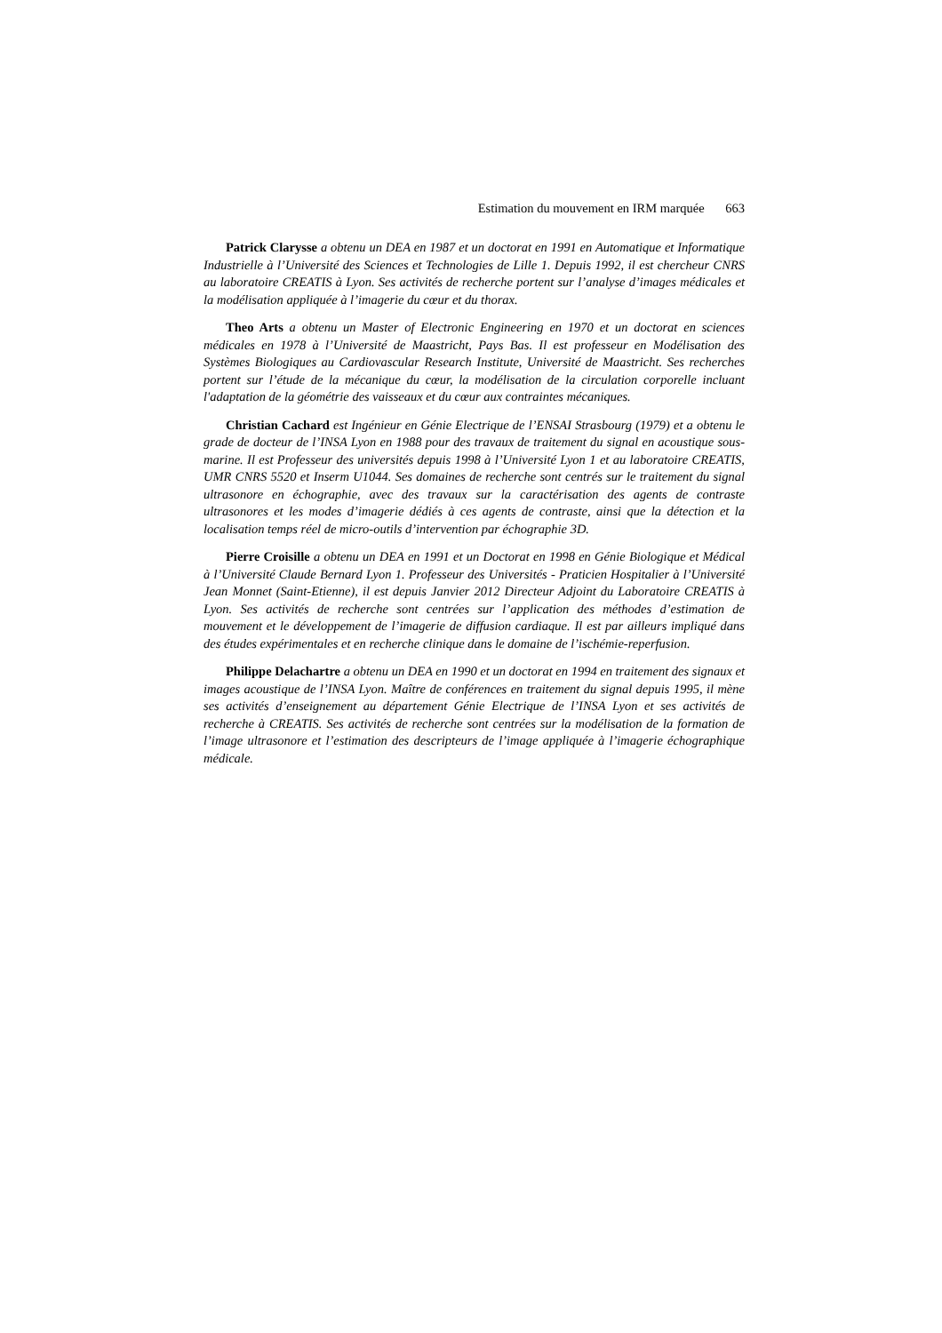Estimation du mouvement en IRM marquée 663
Patrick Clarysse a obtenu un DEA en 1987 et un doctorat en 1991 en Automatique et Informatique Industrielle à l’Université des Sciences et Technologies de Lille 1. Depuis 1992, il est chercheur CNRS au laboratoire CREATIS à Lyon. Ses activités de recherche portent sur l’analyse d’images médicales et la modélisation appliquée à l’imagerie du cœur et du thorax.
Theo Arts a obtenu un Master of Electronic Engineering en 1970 et un doctorat en sciences médicales en 1978 à l’Université de Maastricht, Pays Bas. Il est professeur en Modélisation des Systèmes Biologiques au Cardiovascular Research Institute, Université de Maastricht. Ses recherches portent sur l’étude de la mécanique du cœur, la modélisation de la circulation corporelle incluant l'adaptation de la géométrie des vaisseaux et du cœur aux contraintes mécaniques.
Christian Cachard est Ingénieur en Génie Electrique de l’ENSAI Strasbourg (1979) et a obtenu le grade de docteur de l’INSA Lyon en 1988 pour des travaux de traitement du signal en acoustique sous-marine. Il est Professeur des universités depuis 1998 à l’Université Lyon 1 et au laboratoire CREATIS, UMR CNRS 5520 et Inserm U1044. Ses domaines de recherche sont centrés sur le traitement du signal ultrasonore en échographie, avec des travaux sur la caractérisation des agents de contraste ultrasonores et les modes d’imagerie dédiés à ces agents de contraste, ainsi que la détection et la localisation temps réel de micro-outils d’intervention par échographie 3D.
Pierre Croisille a obtenu un DEA en 1991 et un Doctorat en 1998 en Génie Biologique et Médical à l’Université Claude Bernard Lyon 1. Professeur des Universités - Praticien Hospitalier à l’Université Jean Monnet (Saint-Etienne), il est depuis Janvier 2012 Directeur Adjoint du Laboratoire CREATIS à Lyon. Ses activités de recherche sont centrées sur l’application des méthodes d’estimation de mouvement et le développement de l’imagerie de diffusion cardiaque. Il est par ailleurs impliqué dans des études expérimentales et en recherche clinique dans le domaine de l’ischémie-reperfusion.
Philippe Delachartre a obtenu un DEA en 1990 et un doctorat en 1994 en traitement des signaux et images acoustique de l’INSA Lyon. Maître de conférences en traitement du signal depuis 1995, il mène ses activités d’enseignement au département Génie Electrique de l’INSA Lyon et ses activités de recherche à CREATIS. Ses activités de recherche sont centrées sur la modélisation de la formation de l’image ultrasonore et l’estimation des descripteurs de l’image appliquée à l’imagerie échographique médicale.